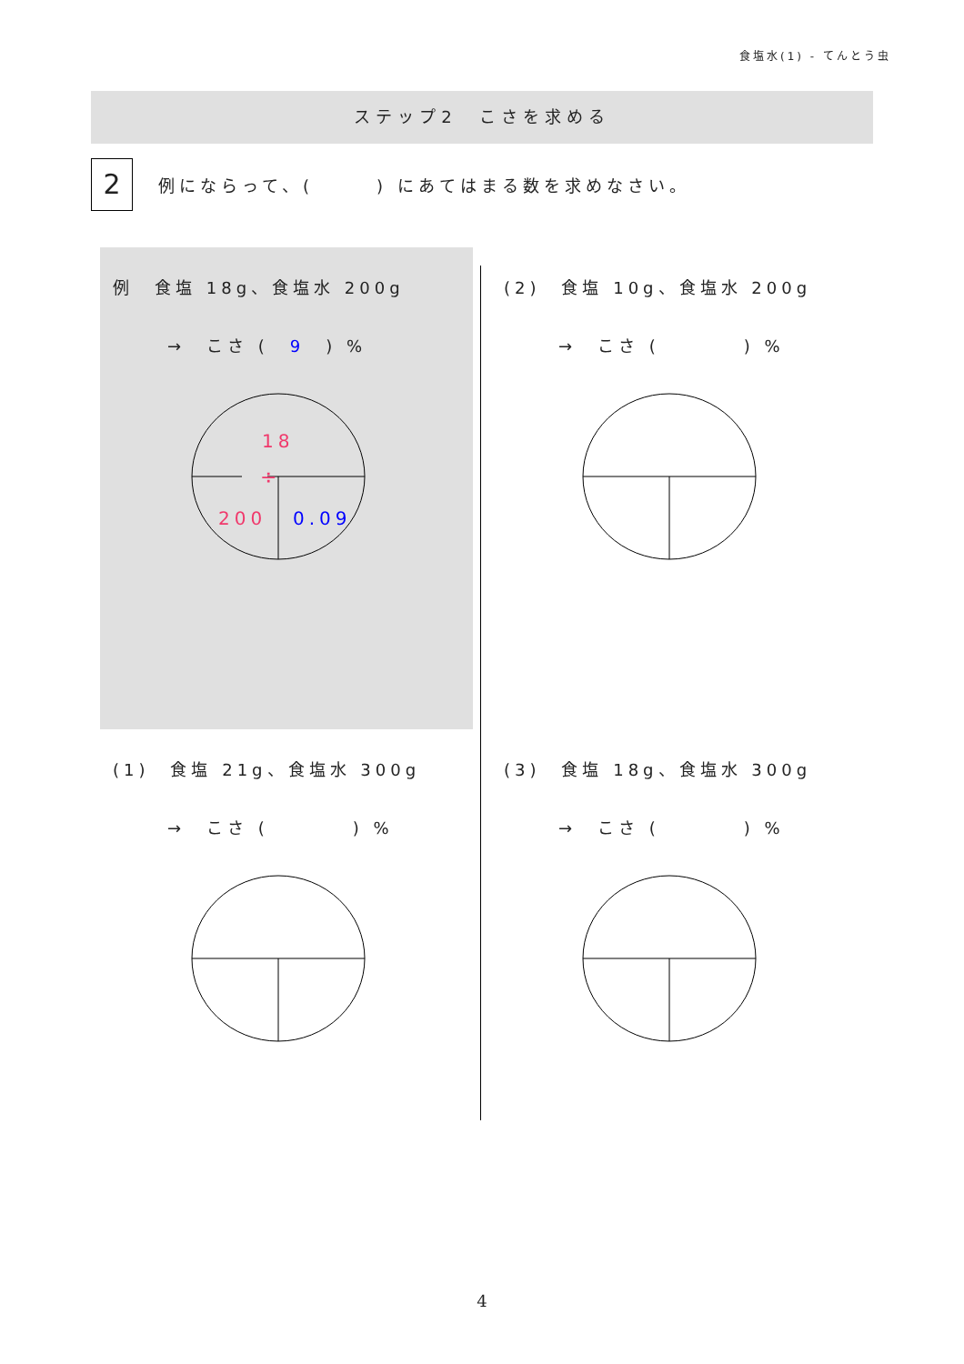食塩水(1) - てんとう虫
ステップ2　こさを求める
2
例にならって、(　　　) にあてはまる数を求めなさい。
例　食塩 18g、食塩水 200g
→　こさ (　9　) %
÷
18
200
0.09
(2)　食塩 10g、食塩水 200g
→　こさ (　　　　) %
(1)　食塩 21g、食塩水 300g
→　こさ (　　　　) %
(3)　食塩 18g、食塩水 300g
→　こさ (　　　　) %
4